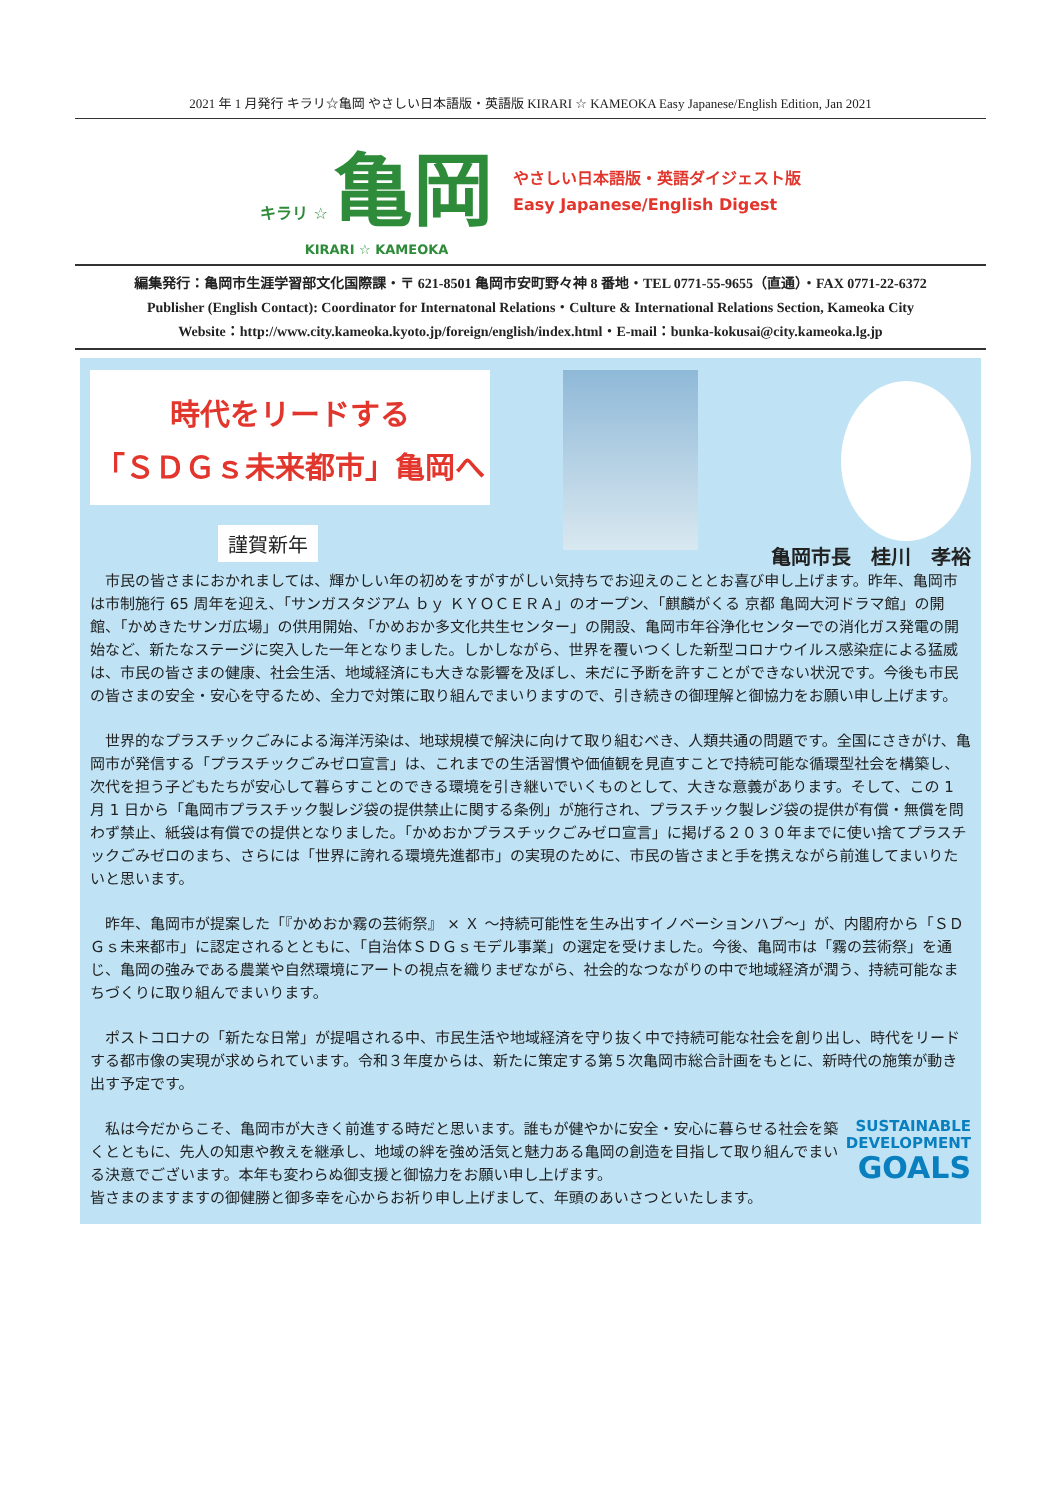2021 年 1 月発行 キラリ☆亀岡 やさしい日本語版・英語版 KIRARI ☆ KAMEOKA Easy Japanese/English Edition, Jan 2021
キラリ ☆ 亀岡
KIRARI ☆ KAMEOKA
やさしい日本語版・英語ダイジェスト版
Easy Japanese/English Digest
編集発行：亀岡市生涯学習部文化国際課・〒 621-8501 亀岡市安町野々神 8 番地・TEL 0771-55-9655（直通）・FAX 0771-22-6372
Publisher (English Contact): Coordinator for Internatonal Relations・Culture & International Relations Section, Kameoka City
Website：http://www.city.kameoka.kyoto.jp/foreign/english/index.html・E-mail：bunka-kokusai@city.kameoka.lg.jp
時代をリードする
「ＳＤＧｓ未来都市」亀岡へ
謹賀新年
亀岡市長　桂川　孝裕
市民の皆さまにおかれましては、輝かしい年の初めをすがすがしい気持ちでお迎えのこととお喜び申し上げます。昨年、亀岡市は市制施行 65 周年を迎え、「サンガスタジアム ｂｙ ＫＹＯＣＥＲＡ」のオープン、「麒麟がくる 京都 亀岡大河ドラマ館」の開館、「かめきたサンガ広場」の供用開始、「かめおか多文化共生センター」の開設、亀岡市年谷浄化センターでの消化ガス発電の開始など、新たなステージに突入した一年となりました。しかしながら、世界を覆いつくした新型コロナウイルス感染症による猛威は、市民の皆さまの健康、社会生活、地域経済にも大きな影響を及ぼし、未だに予断を許すことができない状況です。今後も市民の皆さまの安全・安心を守るため、全力で対策に取り組んでまいりますので、引き続きの御理解と御協力をお願い申し上げます。
世界的なプラスチックごみによる海洋汚染は、地球規模で解決に向けて取り組むべき、人類共通の問題です。全国にさきがけ、亀岡市が発信する「プラスチックごみゼロ宣言」は、これまでの生活習慣や価値観を見直すことで持続可能な循環型社会を構築し、次代を担う子どもたちが安心して暮らすことのできる環境を引き継いでいくものとして、大きな意義があります。そして、この 1 月 1 日から「亀岡市プラスチック製レジ袋の提供禁止に関する条例」が施行され、プラスチック製レジ袋の提供が有償・無償を問わず禁止、紙袋は有償での提供となりました。「かめおかプラスチックごみゼロ宣言」に掲げる２０３０年までに使い捨てプラスチックごみゼロのまち、さらには「世界に誇れる環境先進都市」の実現のために、市民の皆さまと手を携えながら前進してまいりたいと思います。
昨年、亀岡市が提案した「『かめおか霧の芸術祭』 × Ｘ ～持続可能性を生み出すイノベーションハブ～」が、内閣府から「ＳＤＧｓ未来都市」に認定されるとともに、「自治体ＳＤＧｓモデル事業」の選定を受けました。今後、亀岡市は「霧の芸術祭」を通じ、亀岡の強みである農業や自然環境にアートの視点を織りまぜながら、社会的なつながりの中で地域経済が潤う、持続可能なまちづくりに取り組んでまいります。
ポストコロナの「新たな日常」が提唱される中、市民生活や地域経済を守り抜く中で持続可能な社会を創り出し、時代をリードする都市像の実現が求められています。令和３年度からは、新たに策定する第５次亀岡市総合計画をもとに、新時代の施策が動き出す予定です。
SUSTAINABLE
DEVELOPMENT
GOALS
私は今だからこそ、亀岡市が大きく前進する時だと思います。誰もが健やかに安全・安心に暮らせる社会を築くとともに、先人の知恵や教えを継承し、地域の絆を強め活気と魅力ある亀岡の創造を目指して取り組んでまいる決意でございます。本年も変わらぬ御支援と御協力をお願い申し上げます。
皆さまのますますの御健勝と御多幸を心からお祈り申し上げまして、年頭のあいさつといたします。